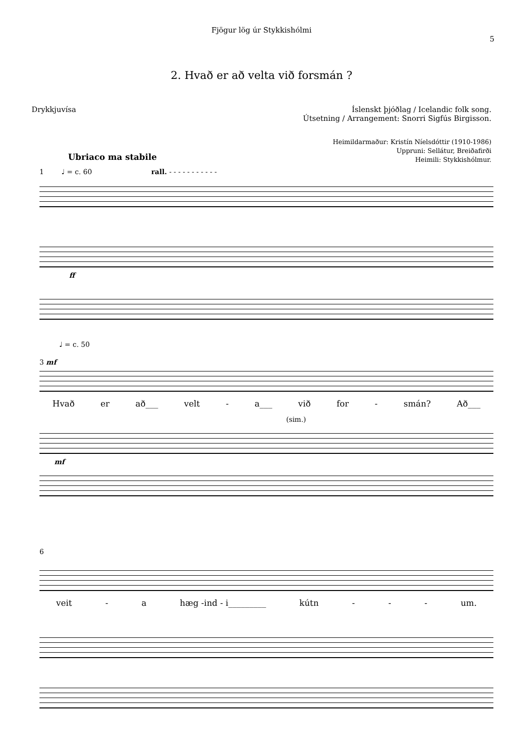Fjögur lög úr Stykkishólmi
5
2. Hvað er að velta við forsmán ?
Drykkjuvísa Íslenskt þjóðlag / Icelandic folk song.
Útsetning / Arrangement: Snorri Sigfús Birgisson.
Heimildarmaður: Kristín Níelsdóttir (1910-1986)
Uppruni: Sellátur, Breiðafirði
Heimili: Stykkishólmur.
Ubriaco ma stabile
1 ♩ = c. 60 rall. - - - - - - - - - - -
ff
♩ = c. 50
3 mf
Hvað er að___ velt - a___ við for - smán? Að___
(sim.)
mf
6
veit - a hæg -ind - i_________ kútn - - - um.